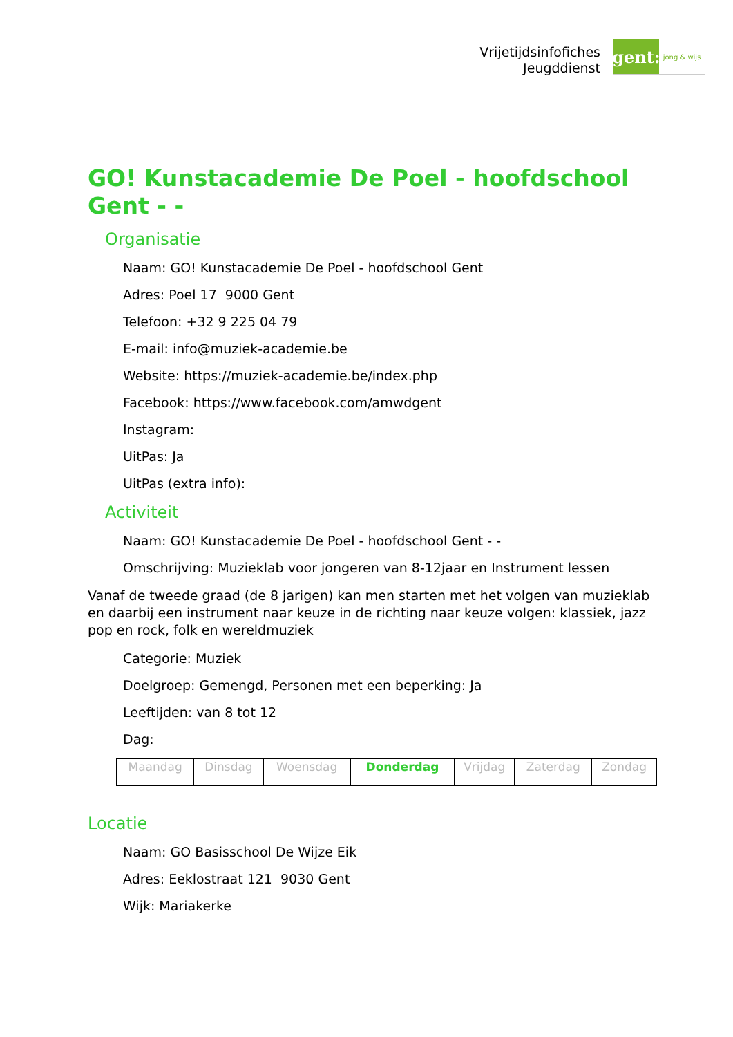Vrijetijdsinfofiches
Jeugddienst
gent:
jong & wijs
GO! Kunstacademie De Poel - hoofdschool Gent - -
Organisatie
Naam: GO! Kunstacademie De Poel - hoofdschool Gent
Adres: Poel 17 9000 Gent
Telefoon: +32 9 225 04 79
E-mail: info@muziek-academie.be
Website: https://muziek-academie.be/index.php
Facebook: https://www.facebook.com/amwdgent
Instagram:
UitPas: Ja
UitPas (extra info):
Activiteit
Naam: GO! Kunstacademie De Poel - hoofdschool Gent - -
Omschrijving: Muzieklab voor jongeren van 8-12jaar en Instrument lessen
Vanaf de tweede graad (de 8 jarigen) kan men starten met het volgen van muzieklab en daarbij een instrument naar keuze in de richting naar keuze volgen: klassiek, jazz pop en rock, folk en wereldmuziek
Categorie: Muziek
Doelgroep: Gemengd, Personen met een beperking: Ja
Leeftijden: van 8 tot 12
Dag:
| Maandag | Dinsdag | Woensdag | Donderdag | Vrijdag | Zaterdag | Zondag |
Locatie
Naam: GO Basisschool De Wijze Eik
Adres: Eeklostraat 121 9030 Gent
Wijk: Mariakerke